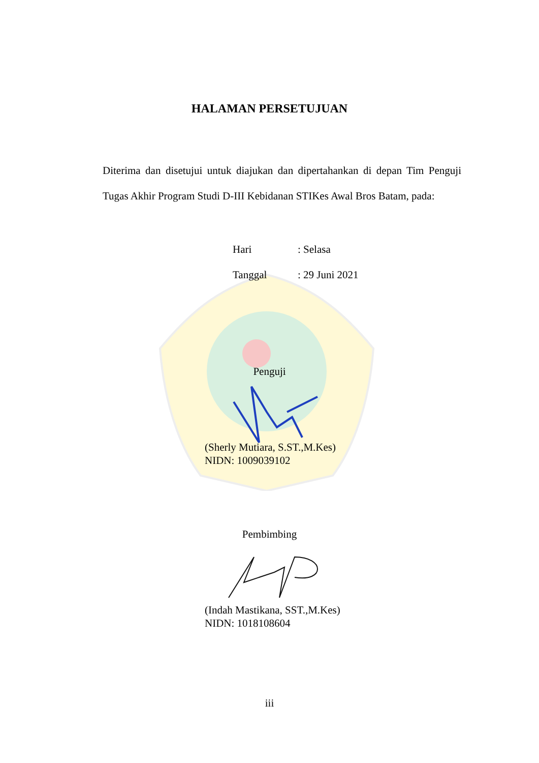HALAMAN PERSETUJUAN
Diterima dan disetujui untuk diajukan dan dipertahankan di depan Tim Penguji Tugas Akhir Program Studi D-III Kebidanan STIKes Awal Bros Batam, pada:
Hari: Selasa
Tanggal: 29 Juni 2021
Penguji
(Sherly Mutiara, S.ST.,M.Kes)
NIDN: 1009039102
Pembimbing
(Indah Mastikana, SST.,M.Kes)
NIDN: 1018108604
iii